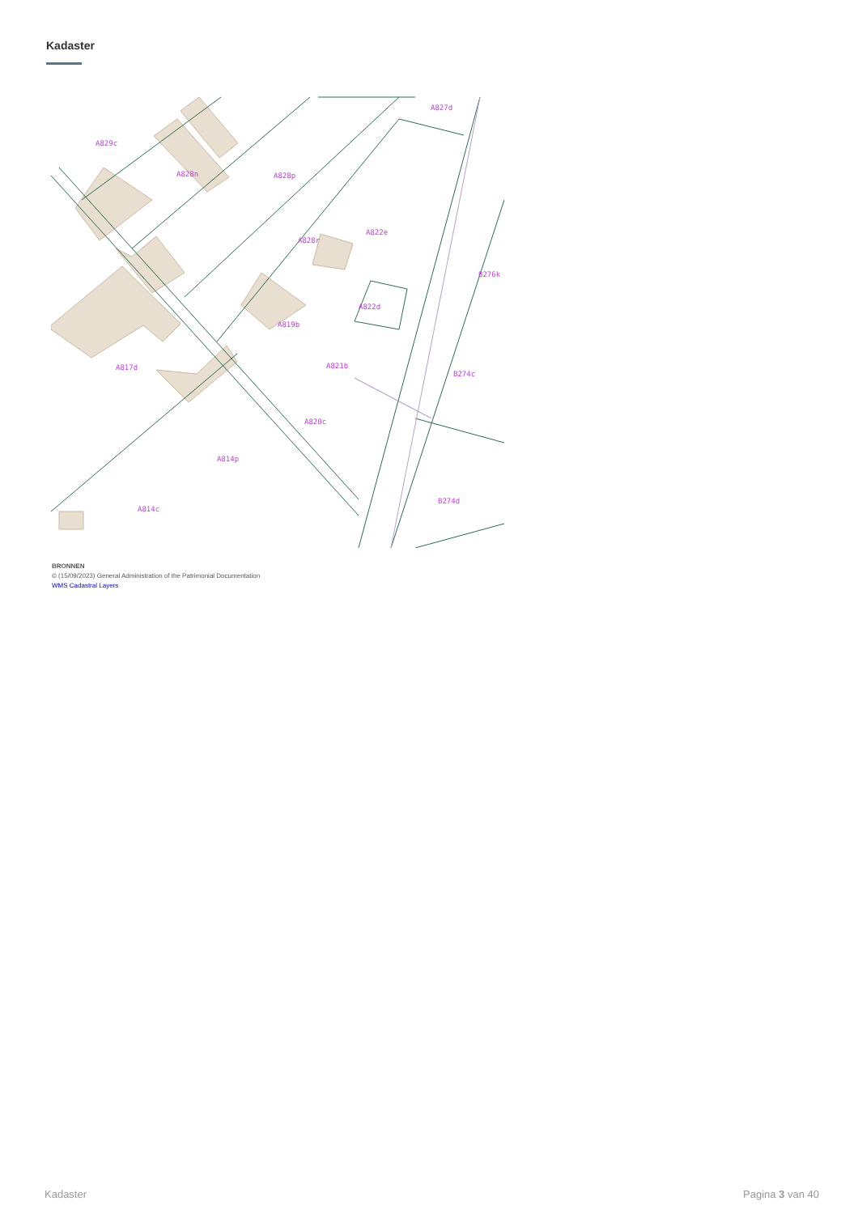Kadaster
A829c
A828n
A828p
A827d
A822e
A828r
B276k
A822d
A819b
A817d
A821b
B274c
A820c
A814p
A814c
B274d
BRONNEN
© (15/09/2023) General Administration of the Patrimonial Documentation
WMS Cadastral Layers
Kadaster Pagina 3 van 40